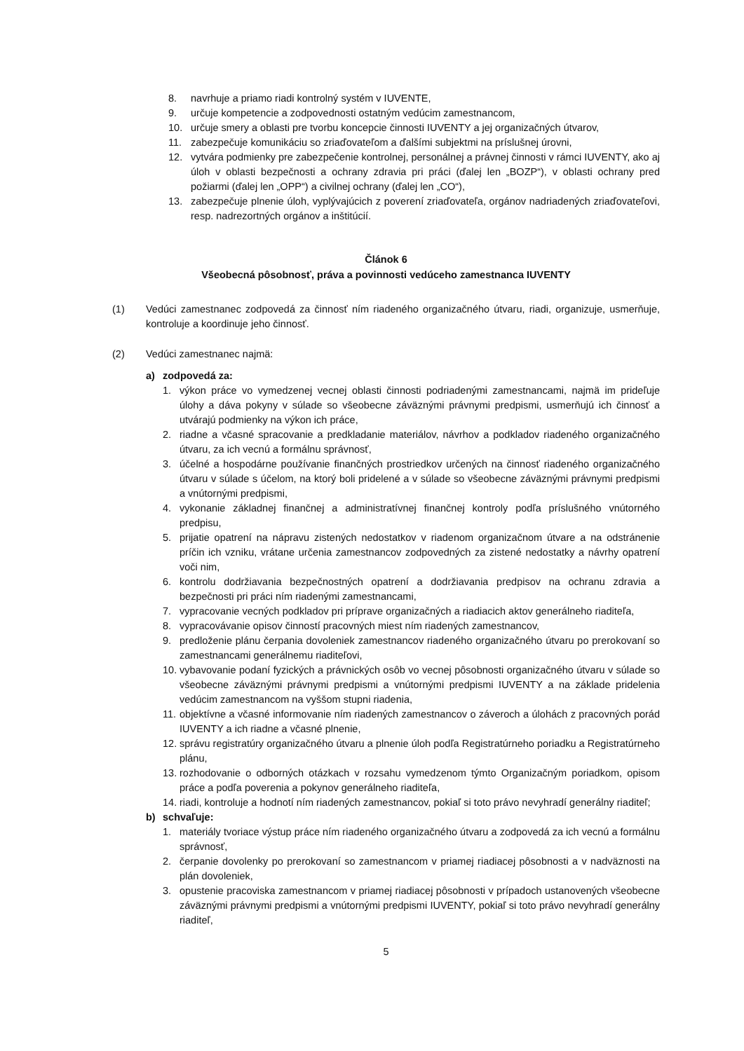8. navrhuje a priamo riadi kontrolný systém v IUVENTE,
9. určuje kompetencie a zodpovednosti ostatným vedúcim zamestnancom,
10. určuje smery a oblasti pre tvorbu koncepcie činnosti IUVENTY a jej organizačných útvarov,
11. zabezpečuje komunikáciu so zriaďovateľom a ďalšími subjektmi na príslušnej úrovni,
12. vytvára podmienky pre zabezpečenie kontrolnej, personálnej a právnej činnosti v rámci IUVENTY, ako aj úloh v oblasti bezpečnosti a ochrany zdravia pri práci (ďalej len „BOZP“), v oblasti ochrany pred požiarmi (ďalej len „OPP“) a civilnej ochrany (ďalej len „CO“),
13. zabezpečuje plnenie úloh, vyplývajúcich z poverení zriaďovateľa, orgánov nadriadených zriaďovateľovi, resp. nadrezortných orgánov a inštitúcií.
Článok 6
Všeobecná pôsobnosť, práva a povinnosti vedúceho zamestnanca IUVENTY
(1) Vedúci zamestnanec zodpovedá za činnosť ním riadeného organizačného útvaru, riadi, organizuje, usmerňuje, kontroluje a koordinuje jeho činnosť.
(2) Vedúci zamestnanec najmä:
a) zodpovedá za:
1. výkon práce vo vymedzenej vecnej oblasti činnosti podriadenými zamestnancami, najmä im prideľuje úlohy a dáva pokyny v súlade so všeobecne záväznými právnymi predpismi, usmerňujú ich činnosť a utvárajú podmienky na výkon ich práce,
2. riadne a včasné spracovanie a predkladanie materiálov, návrhov a podkladov riadeného organizačného útvaru, za ich vecnú a formálnu správnosť,
3. účelné a hospodárne používanie finančných prostriedkov určených na činnosť riadeného organizačného útvaru v súlade s účelom, na ktorý boli pridelené a v súlade so všeobecne záväznými právnymi predpismi a vnútornými predpismi,
4. vykonanie základnej finančnej a administratívnej finančnej kontroly podľa príslušného vnútorného predpisu,
5. prijatie opatrení na nápravu zistených nedostatkov v riadenom organizačnom útvare a na odstránenie príčin ich vzniku, vrátane určenia zamestnancov zodpovedných za zistené nedostatky a návrhy opatrení voči nim,
6. kontrolu dodržiavania bezpečnostných opatrení a dodržiavania predpisov na ochranu zdravia a bezpečnosti pri práci ním riadenými zamestnancami,
7. vypracovanie vecných podkladov pri príprave organizačných a riadiacich aktov generálneho riaditeľa,
8. vypracovávanie opisov činností pracovných miest ním riadených zamestnancov,
9. predloženie plánu čerpania dovoleniek zamestnancov riadeného organizačného útvaru po prerokovaní so zamestnancami generálnemu riaditeľovi,
10. vybavovanie podaní fyzických a právnických osôb vo vecnej pôsobnosti organizačného útvaru v súlade so všeobecne záväznými právnymi predpismi a vnútornými predpismi IUVENTY a na základe pridelenia vedúcim zamestnancom na vyššom stupni riadenia,
11. objektívne a včasné informovanie ním riadených zamestnancov o záveroch a úlohách z pracovných porád IUVENTY a ich riadne a včasné plnenie,
12. správu registratúry organizačného útvaru a plnenie úloh podľa Registratúrneho poriadku a Registratúrneho plánu,
13. rozhodovanie o odborných otázkach v rozsahu vymedzenom týmto Organizačným poriadkom, opisom práce a podľa poverenia a pokynov generálneho riaditeľa,
14. riadi, kontroluje a hodnotí ním riadených zamestnancov, pokiaľ si toto právo nevyhradí generálny riaditeľ;
b) schvaľuje:
1. materiály tvoriace výstup práce ním riadeného organizačného útvaru a zodpovedá za ich vecnú a formálnu správnosť,
2. čerpanie dovolenky po prerokovaní so zamestnancom v priamej riadiacej pôsobnosti a v nadväznosti na plán dovoleniek,
3. opustenie pracoviska zamestnancom v priamej riadiacej pôsobnosti v prípadoch ustanovených všeobecne záväznými právnymi predpismi a vnútornými predpismi IUVENTY, pokiaľ si toto právo nevyhradí generálny riaditeľ,
5